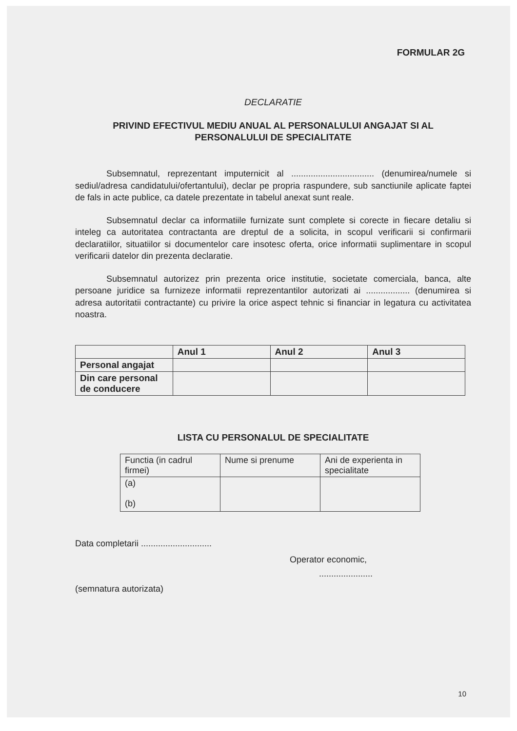FORMULAR 2G
DECLARATIE
PRIVIND EFECTIVUL MEDIU ANUAL AL PERSONALULUI ANGAJAT SI AL PERSONALULUI DE SPECIALITATE
Subsemnatul, reprezentant imputernicit al .................................. (denumirea/numele si sediul/adresa candidatului/ofertantului), declar pe propria raspundere, sub sanctiunile aplicate faptei de fals in acte publice, ca datele prezentate in tabelul anexat sunt reale.
Subsemnatul declar ca informatiile furnizate sunt complete si corecte in fiecare detaliu si inteleg ca autoritatea contractanta are dreptul de a solicita, in scopul verificarii si confirmarii declaratiilor, situatiilor si documentelor care insotesc oferta, orice informatii suplimentare in scopul verificarii datelor din prezenta declaratie.
Subsemnatul autorizez prin prezenta orice institutie, societate comerciala, banca, alte persoane juridice sa furnizeze informatii reprezentantilor autorizati ai .................. (denumirea si adresa autoritatii contractante) cu privire la orice aspect tehnic si financiar in legatura cu activitatea noastra.
| | Anul 1 | Anul 2 | Anul 3 |
| --- | --- | --- | --- |
| Personal angajat | | | |
| Din care personal de conducere | | | |
LISTA CU PERSONALUL DE SPECIALITATE
| Functia (in cadrul firmei) | Nume si prenume | Ani de experienta in specialitate |
| --- | --- | --- |
| (a) (b) | | |
Data completarii .............................
Operator economic,
......................
(semnatura autorizata)
10